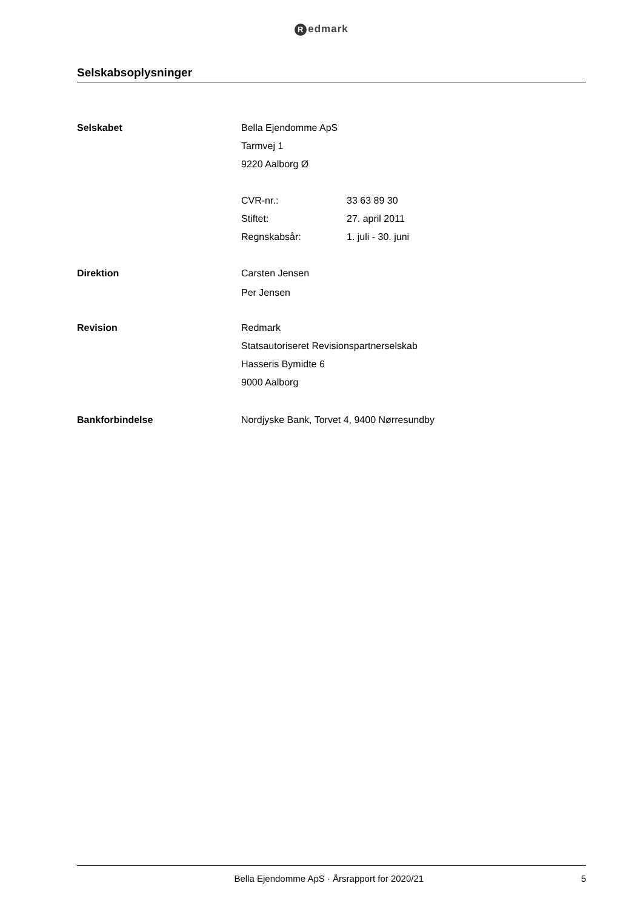Redmark
Selskabsoplysninger
Selskabet Bella Ejendomme ApS
Tarmvej 1
9220 Aalborg Ø
CVR-nr.: 33 63 89 30
Stiftet: 27. april 2011
Regnskabsår: 1. juli - 30. juni
Direktion Carsten Jensen
Per Jensen
Revision Redmark
Statsautoriseret Revisionspartnerselskab
Hasseris Bymidte 6
9000 Aalborg
Bankforbindelse Nordjyske Bank, Torvet 4, 9400 Nørresundby
Bella Ejendomme ApS · Årsrapport for 2020/21
5